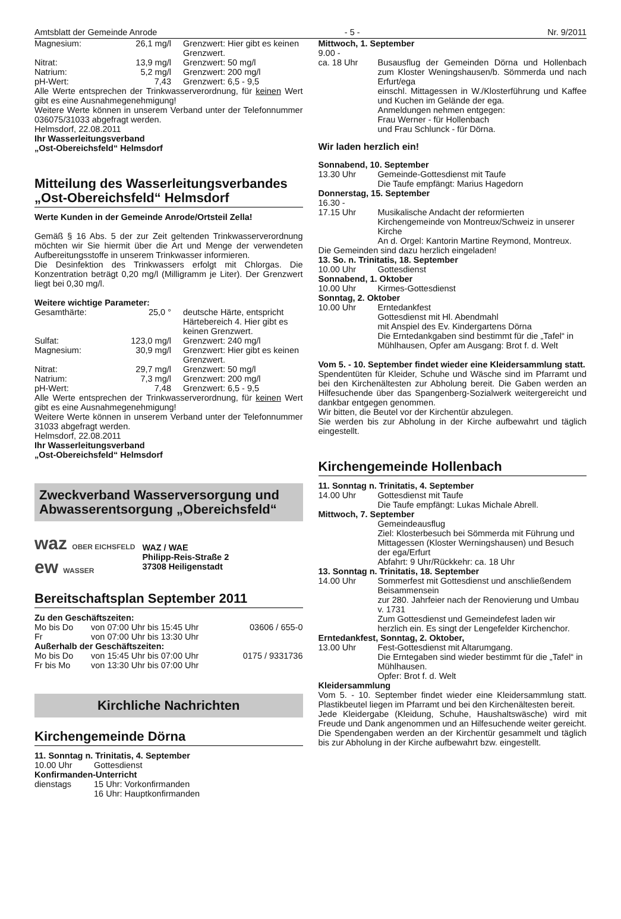Amtsblatt der Gemeinde Anrode - 5 - Nr. 9/2011
| Magnesium: | 26,1 mg/l | Grenzwert: Hier gibt es keinen Grenzwert. |
| Nitrat: | 13,9 mg/l | Grenzwert: 50 mg/l |
| Natrium: | 5,2 mg/l | Grenzwert: 200 mg/l |
| pH-Wert: | 7,43 | Grenzwert: 6,5 - 9,5 |
Alle Werte entsprechen der Trinkwasserverordnung, für keinen Wert gibt es eine Ausnahmegenehmigung!
Weitere Werte können in unserem Verband unter der Telefonnummer 036075/31033 abgefragt werden.
Helmsdorf, 22.08.2011
Ihr Wasserleitungsverband
„Ost-Obereichsfeld“ Helmsdorf
Mitteilung des Wasserleitungsverbandes „Ost-Obereichsfeld“ Helmsdorf
Werte Kunden in der Gemeinde Anrode/Ortsteil Zella!
Gemäß § 16 Abs. 5 der zur Zeit geltenden Trinkwasserverordnung möchten wir Sie hiermit über die Art und Menge der verwendeten Aufbereitungsstoffe in unserem Trinkwasser informieren.
Die Desinfektion des Trinkwassers erfolgt mit Chlorgas. Die Konzentration beträgt 0,20 mg/l (Milligramm je Liter). Der Grenzwert liegt bei 0,30 mg/l.
Weitere wichtige Parameter:
| Gesamthärte: | 25,0 ° | deutsche Härte, entspricht Härtebereich 4. Hier gibt es keinen Grenzwert. |
| Sulfat: | 123,0 mg/l | Grenzwert: 240 mg/l |
| Magnesium: | 30,9 mg/l | Grenzwert: Hier gibt es keinen Grenzwert. |
| Nitrat: | 29,7 mg/l | Grenzwert: 50 mg/l |
| Natrium: | 7,3 mg/l | Grenzwert: 200 mg/l |
| pH-Wert: | 7,48 | Grenzwert: 6,5 - 9,5 |
Alle Werte entsprechen der Trinkwasserverordnung, für keinen Wert gibt es eine Ausnahmegenehmigung!
Weitere Werte können in unserem Verband unter der Telefonnummer 31033 abgefragt werden.
Helmsdorf, 22.08.2011
Ihr Wasserleitungsverband
„Ost-Obereichsfeld“ Helmsdorf
Zweckverband Wasserversorgung und Abwasserentsorgung „Obereichsfeld“
waz OBER EICHSFELD
ew WASSER
WAZ / WAE
Philipp-Reis-Straße 2
37308 Heiligenstadt
Bereitschaftsplan September 2011
Zu den Geschäftszeiten:
| Mo bis Do | von 07:00 Uhr bis 15:45 Uhr | 03606 / 655-0 |
| Fr | von 07:00 Uhr bis 13:30 Uhr | |
| Außerhalb der Geschäftszeiten: | | |
| Mo bis Do | von 15:45 Uhr bis 07:00 Uhr | 0175 / 9331736 |
| Fr bis Mo | von 13:30 Uhr bis 07:00 Uhr | |
Kirchliche Nachrichten
Kirchengemeinde Dörna
11. Sonntag n. Trinitatis, 4. September
| 10.00 Uhr | Gottesdienst |
| Konfirmanden-Unterricht | |
| dienstags | 15 Uhr: Vorkonfirmanden 16 Uhr: Hauptkonfirmanden |
| Mittwoch, 1. September | |
| 9.00 - ca. 18 Uhr | Busausflug der Gemeinden Dörna und Hollenbach zum Kloster Weningshausen/b. Sömmerda und nach Erfurt/ega einschl. Mittagessen in W./Klosterführung und Kaffee und Kuchen im Gelände der ega. Anmeldungen nehmen entgegen: Frau Werner - für Hollenbach und Frau Schlunck - für Dörna. |
Wir laden herzlich ein!
| Sonnabend, 10. September | |
| 13.30 Uhr | Gemeinde-Gottesdienst mit Taufe Die Taufe empfängt: Marius Hagedorn |
| Donnerstag, 15. September | |
| 16.30 - 17.15 Uhr | Musikalische Andacht der reformierten Kirchengemeinde von Montreux/Schweiz in unserer Kirche An d. Orgel: Kantorin Martine Reymond, Montreux. |
| Die Gemeinden sind dazu herzlich eingeladen! | |
| 13. So. n. Trinitatis, 18. September | |
| 10.00 Uhr | Gottesdienst |
| Sonnabend, 1. Oktober | |
| 10.00 Uhr | Kirmes-Gottesdienst |
| Sonntag, 2. Oktober | |
| 10.00 Uhr | Erntedankfest Gottesdienst mit Hl. Abendmahl mit Anspiel des Ev. Kindergartens Dörna Die Erntedankgaben sind bestimmt für die „Tafel“ in Mühlhausen, Opfer am Ausgang: Brot f. d. Welt |
Vom 5. - 10. September findet wieder eine Kleidersammlung statt.
Spendentüten für Kleider, Schuhe und Wäsche sind im Pfarramt und bei den Kirchenältesten zur Abholung bereit. Die Gaben werden an Hilfesuchende über das Spangenberg-Sozialwerk weitergereicht und dankbar entgegen genommen.
Wir bitten, die Beutel vor der Kirchentür abzulegen.
Sie werden bis zur Abholung in der Kirche aufbewahrt und täglich eingestellt.
Kirchengemeinde Hollenbach
| 11. Sonntag n. Trinitatis, 4. September | |
| 14.00 Uhr | Gottesdienst mit Taufe Die Taufe empfängt: Lukas Michale Abrell. |
| Mittwoch, 7. September | |
| | Gemeindeausflug Ziel: Klosterbesuch bei Sömmerda mit Führung und Mittagessen (Kloster Werningshausen) und Besuch der ega/Erfurt Abfahrt: 9 Uhr/Rückkehr: ca. 18 Uhr |
| 13. Sonntag n. Trinitatis, 18. September | |
| 14.00 Uhr | Sommerfest mit Gottesdienst und anschließendem Beisammensein zur 280. Jahrfeier nach der Renovierung und Umbau v. 1731 Zum Gottesdienst und Gemeindefest laden wir herzlich ein. Es singt der Lengefelder Kirchenchor. |
| Erntedankfest, Sonntag, 2. Oktober, | |
| 13.00 Uhr | Fest-Gottesdienst mit Altarumgang. Die Erntegaben sind wieder bestimmt für die „Tafel“ in Mühlhausen. Opfer: Brot f. d. Welt |
Kleidersammlung
Vom 5. - 10. September findet wieder eine Kleidersammlung statt. Plastikbeutel liegen im Pfarramt und bei den Kirchenältesten bereit.
Jede Kleidergabe (Kleidung, Schuhe, Haushaltswäsche) wird mit Freude und Dank angenommen und an Hilfesuchende weiter gereicht.
Die Spendengaben werden an der Kirchentür gesammelt und täglich bis zur Abholung in der Kirche aufbewahrt bzw. eingestellt.